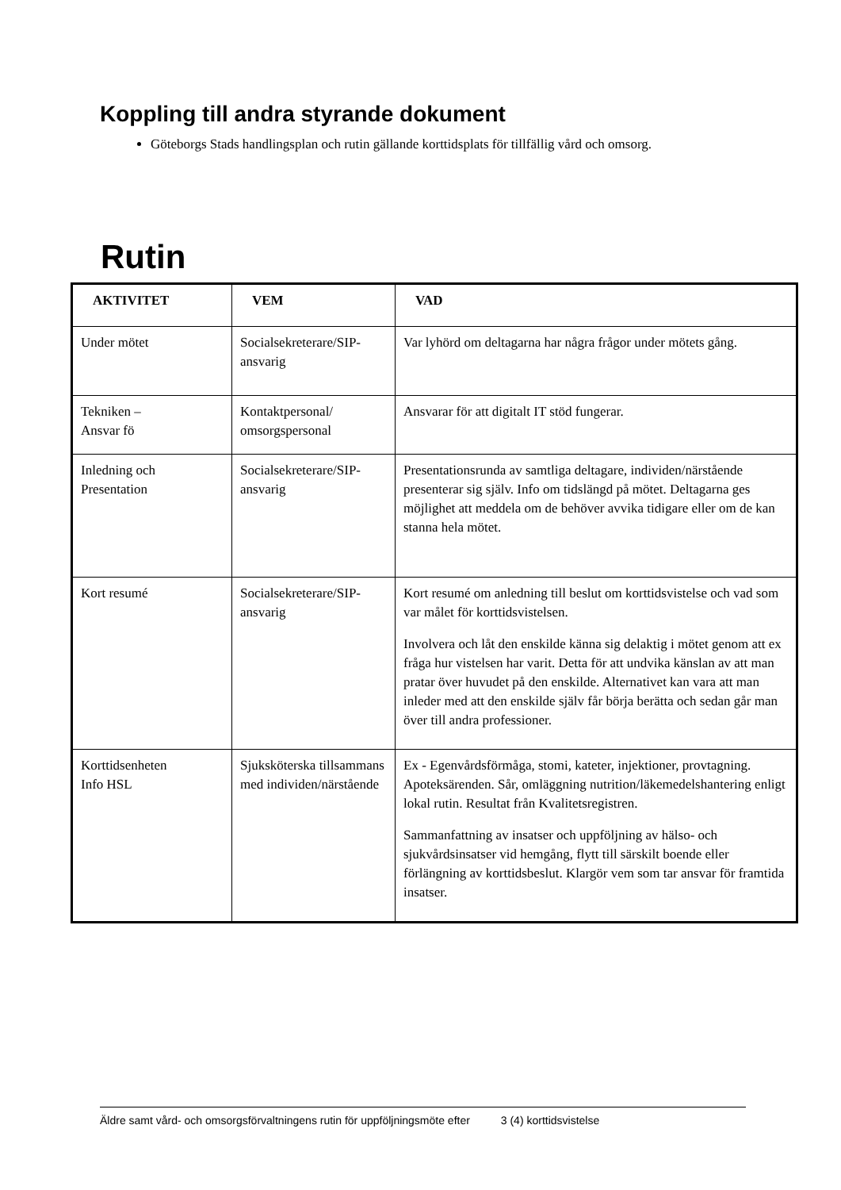Koppling till andra styrande dokument
Göteborgs Stads handlingsplan och rutin gällande korttidsplats för tillfällig vård och omsorg.
Rutin
| AKTIVITET | VEM | VAD |
| --- | --- | --- |
| Under mötet | Socialsekreterare/SIP-ansvarig | Var lyhörd om deltagarna har några frågor under mötets gång. |
| Tekniken – Ansvar fö | Kontaktpersonal/ omsorgspersonal | Ansvarar för att digitalt IT stöd fungerar. |
| Inledning och Presentation | Socialsekreterare/SIP-ansvarig | Presentationsrunda av samtliga deltagare, individen/närstående presenterar sig själv. Info om tidslängd på mötet. Deltagarna ges möjlighet att meddela om de behöver avvika tidigare eller om de kan stanna hela mötet. |
| Kort resumé | Socialsekreterare/SIP-ansvarig | Kort resumé om anledning till beslut om korttidsvistelse och vad som var målet för korttidsvistelsen. Involvera och låt den enskilde känna sig delaktig i mötet genom att ex fråga hur vistelsen har varit. Detta för att undvika känslan av att man pratar över huvudet på den enskilde. Alternativet kan vara att man inleder med att den enskilde själv får börja berätta och sedan går man över till andra professioner. |
| Korttidsenheten Info HSL | Sjuksköterska tillsammans med individen/närstående | Ex - Egenvårdsförmåga, stomi, kateter, injektioner, provtagning. Apoteksärenden. Sår, omläggning nutrition/läkemedelshantering enligt lokal rutin. Resultat från Kvalitetsregistren. Sammanfattning av insatser och uppföljning av hälso- och sjukvårdsinsatser vid hemgång, flytt till särskilt boende eller förlängning av korttidsbeslut. Klargör vem som tar ansvar för framtida insatser. |
Äldre samt vård- och omsorgsförvaltningens rutin för uppföljningsmöte efter 3 (4) korttidsvistelse